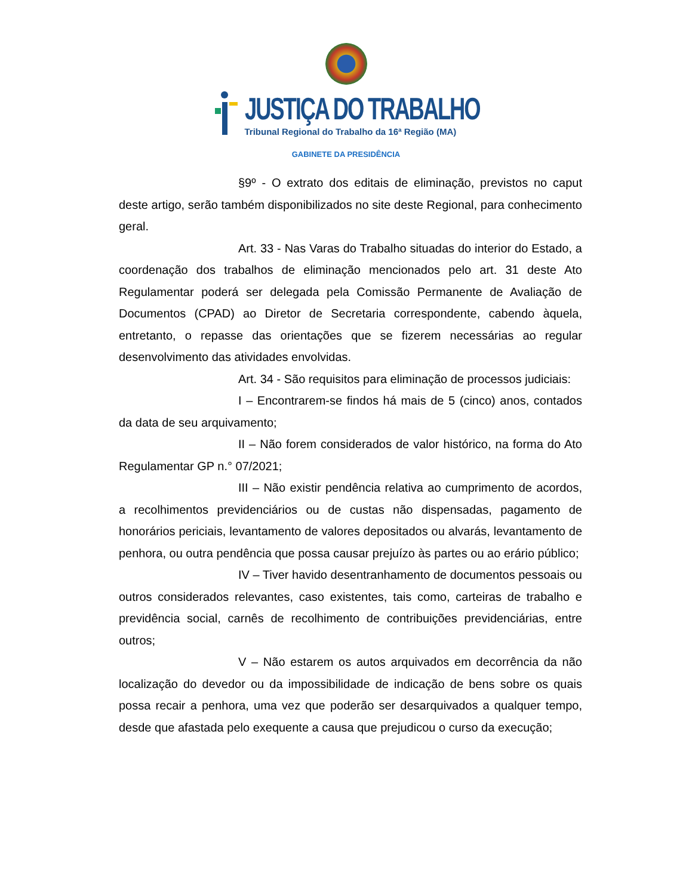JUSTIÇA DO TRABALHO
Tribunal Regional do Trabalho da 16ª Região (MA)
GABINETE DA PRESIDÊNCIA
§9º - O extrato dos editais de eliminação, previstos no caput deste artigo, serão também disponibilizados no site deste Regional, para conhecimento geral.
Art. 33 - Nas Varas do Trabalho situadas do interior do Estado, a coordenação dos trabalhos de eliminação mencionados pelo art. 31 deste Ato Regulamentar poderá ser delegada pela Comissão Permanente de Avaliação de Documentos (CPAD) ao Diretor de Secretaria correspondente, cabendo àquela, entretanto, o repasse das orientações que se fizerem necessárias ao regular desenvolvimento das atividades envolvidas.
Art. 34 - São requisitos para eliminação de processos judiciais:
I – Encontrarem-se findos há mais de 5 (cinco) anos, contados da data de seu arquivamento;
II – Não forem considerados de valor histórico, na forma do Ato Regulamentar GP n.° 07/2021;
III – Não existir pendência relativa ao cumprimento de acordos, a recolhimentos previdenciários ou de custas não dispensadas, pagamento de honorários periciais, levantamento de valores depositados ou alvarás, levantamento de penhora, ou outra pendência que possa causar prejuízo às partes ou ao erário público;
IV – Tiver havido desentranhamento de documentos pessoais ou outros considerados relevantes, caso existentes, tais como, carteiras de trabalho e previdência social, carnês de recolhimento de contribuições previdenciárias, entre outros;
V – Não estarem os autos arquivados em decorrência da não localização do devedor ou da impossibilidade de indicação de bens sobre os quais possa recair a penhora, uma vez que poderão ser desarquivados a qualquer tempo, desde que afastada pelo exequente a causa que prejudicou o curso da execução;